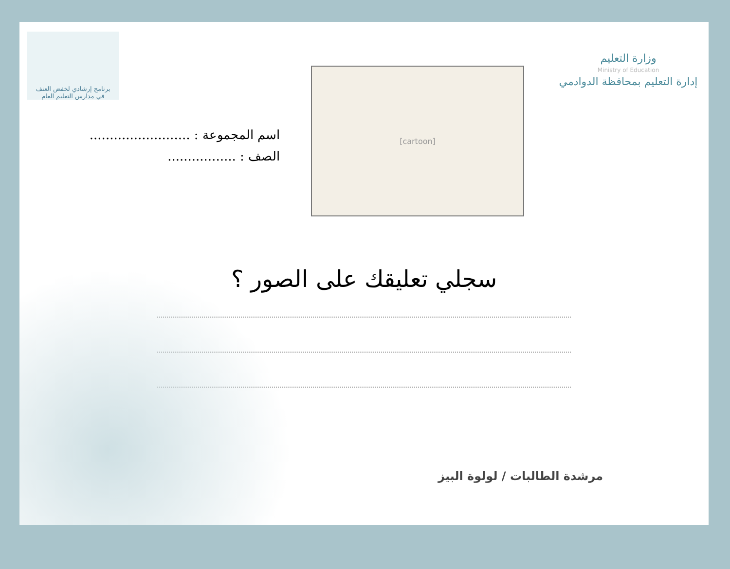وزارة التعليم
Ministry of Education
إدارة التعليم بمحافظة الدوادمي
[cartoon]
برنامج إرشادي لخفض العنف
في مدارس التعليم العام
اسم المجموعة : .........................
الصف : .................
سجلي تعليقك على الصور ؟
مرشدة الطالبات / لولوة البيز